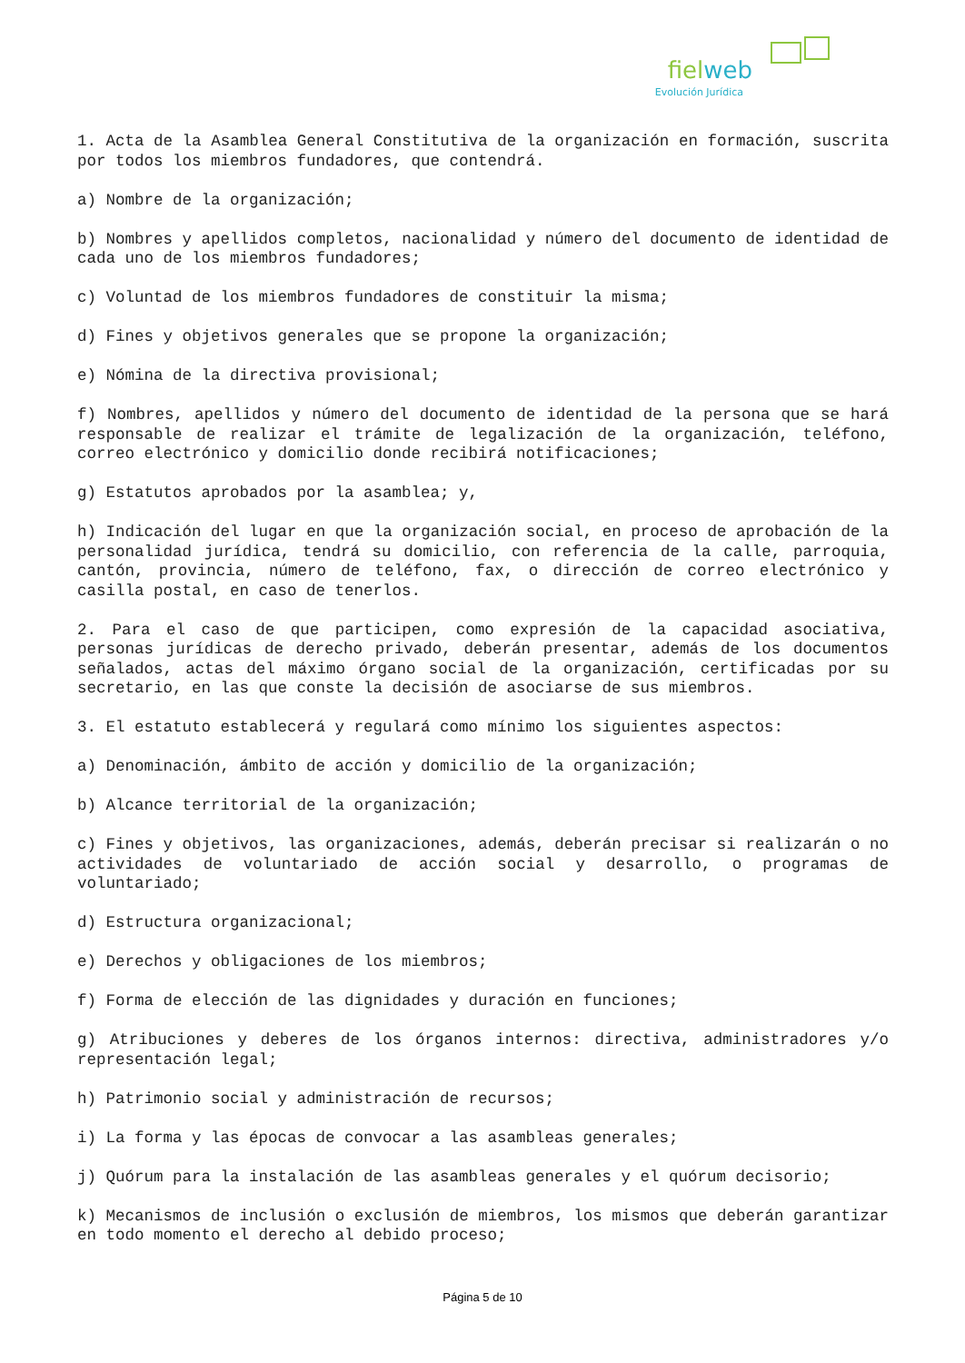fielweb
Evolución Jurídica
1. Acta de la Asamblea General Constitutiva de la organización en formación, suscrita por todos los miembros fundadores, que contendrá.
a) Nombre de la organización;
b) Nombres y apellidos completos, nacionalidad y número del documento de identidad de cada uno de los miembros fundadores;
c) Voluntad de los miembros fundadores de constituir la misma;
d) Fines y objetivos generales que se propone la organización;
e) Nómina de la directiva provisional;
f) Nombres, apellidos y número del documento de identidad de la persona que se hará responsable de realizar el trámite de legalización de la organización, teléfono, correo electrónico y domicilio donde recibirá notificaciones;
g) Estatutos aprobados por la asamblea; y,
h) Indicación del lugar en que la organización social, en proceso de aprobación de la personalidad jurídica, tendrá su domicilio, con referencia de la calle, parroquia, cantón, provincia, número de teléfono, fax, o dirección de correo electrónico y casilla postal, en caso de tenerlos.
2. Para el caso de que participen, como expresión de la capacidad asociativa, personas jurídicas de derecho privado, deberán presentar, además de los documentos señalados, actas del máximo órgano social de la organización, certificadas por su secretario, en las que conste la decisión de asociarse de sus miembros.
3. El estatuto establecerá y regulará como mínimo los siguientes aspectos:
a) Denominación, ámbito de acción y domicilio de la organización;
b) Alcance territorial de la organización;
c) Fines y objetivos, las organizaciones, además, deberán precisar si realizarán o no actividades de voluntariado de acción social y desarrollo, o programas de voluntariado;
d) Estructura organizacional;
e) Derechos y obligaciones de los miembros;
f) Forma de elección de las dignidades y duración en funciones;
g) Atribuciones y deberes de los órganos internos: directiva, administradores y/o representación legal;
h) Patrimonio social y administración de recursos;
i) La forma y las épocas de convocar a las asambleas generales;
j) Quórum para la instalación de las asambleas generales y el quórum decisorio;
k) Mecanismos de inclusión o exclusión de miembros, los mismos que deberán garantizar en todo momento el derecho al debido proceso;
Página 5 de 10